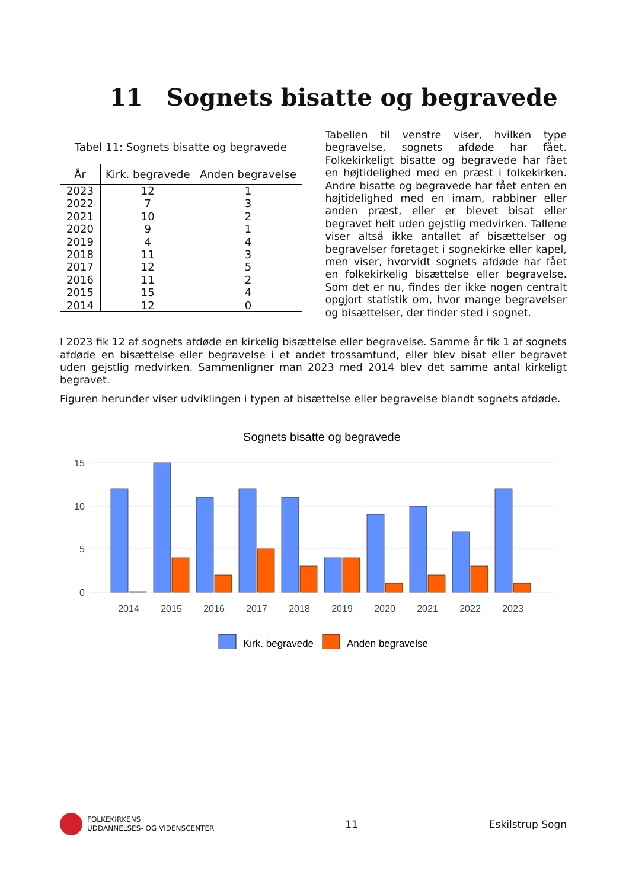11 Sognets bisatte og begravede
Tabel 11: Sognets bisatte og begravede
| År | Kirk. begravede | Anden begravelse |
| --- | --- | --- |
| 2023 | 12 | 1 |
| 2022 | 7 | 3 |
| 2021 | 10 | 2 |
| 2020 | 9 | 1 |
| 2019 | 4 | 4 |
| 2018 | 11 | 3 |
| 2017 | 12 | 5 |
| 2016 | 11 | 2 |
| 2015 | 15 | 4 |
| 2014 | 12 | 0 |
Tabellen til venstre viser, hvilken type begravelse, sognets afdøde har fået. Folkekirkeligt bisatte og begravede har fået en højtidelighed med en præst i folkekirken. Andre bisatte og begravede har fået enten en højtidelighed med en imam, rabbiner eller anden præst, eller er blevet bisat eller begravet helt uden gejstlig medvirken. Tallene viser altså ikke antallet af bisættelser og begravelser foretaget i sognekirke eller kapel, men viser, hvorvidt sognets afdøde har fået en folkekirkelig bisættelse eller begravelse. Som det er nu, findes der ikke nogen centralt opgjort statistik om, hvor mange begravelser og bisættelser, der finder sted i sognet.
I 2023 fik 12 af sognets afdøde en kirkelig bisættelse eller begravelse. Samme år fik 1 af sognets afdøde en bisættelse eller begravelse i et andet trossamfund, eller blev bisat eller begravet uden gejstlig medvirken. Sammenligner man 2023 med 2014 blev det samme antal kirkeligt begravet.
Figuren herunder viser udviklingen i typen af bisættelse eller begravelse blandt sognets afdøde.
Sognets bisatte og begravede
15
10
5
0
2014
2015
2016
2017
2018
2019
2020
2021
2022
2023
Kirk. begravede
Anden begravelse
FOLKEKIRKENS
UDDANNELSES- OG VIDENSCENTER
11 Eskilstrup Sogn